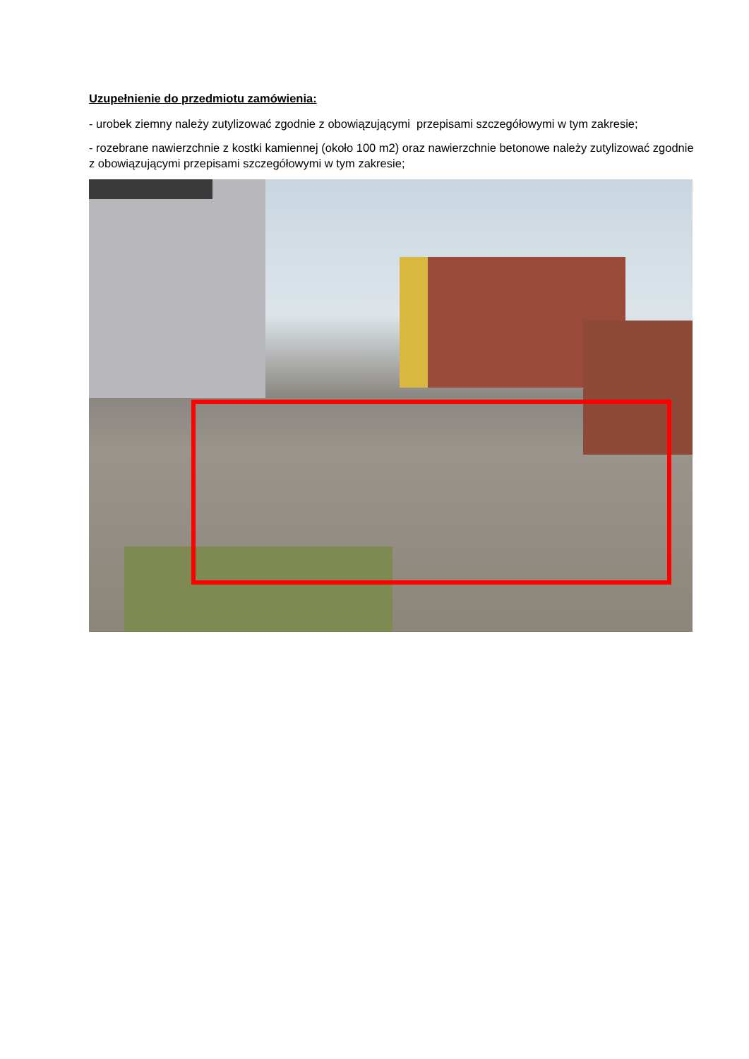Uzupełnienie do przedmiotu zamówienia:
- urobek ziemny należy zutylizować zgodnie z obowiązującymi przepisami szczegółowymi w tym zakresie;
- rozebrane nawierzchnie z kostki kamiennej (około 100 m2) oraz nawierzchnie betonowe należy zutylizować zgodnie z obowiązującymi przepisami szczegółowymi w tym zakresie;